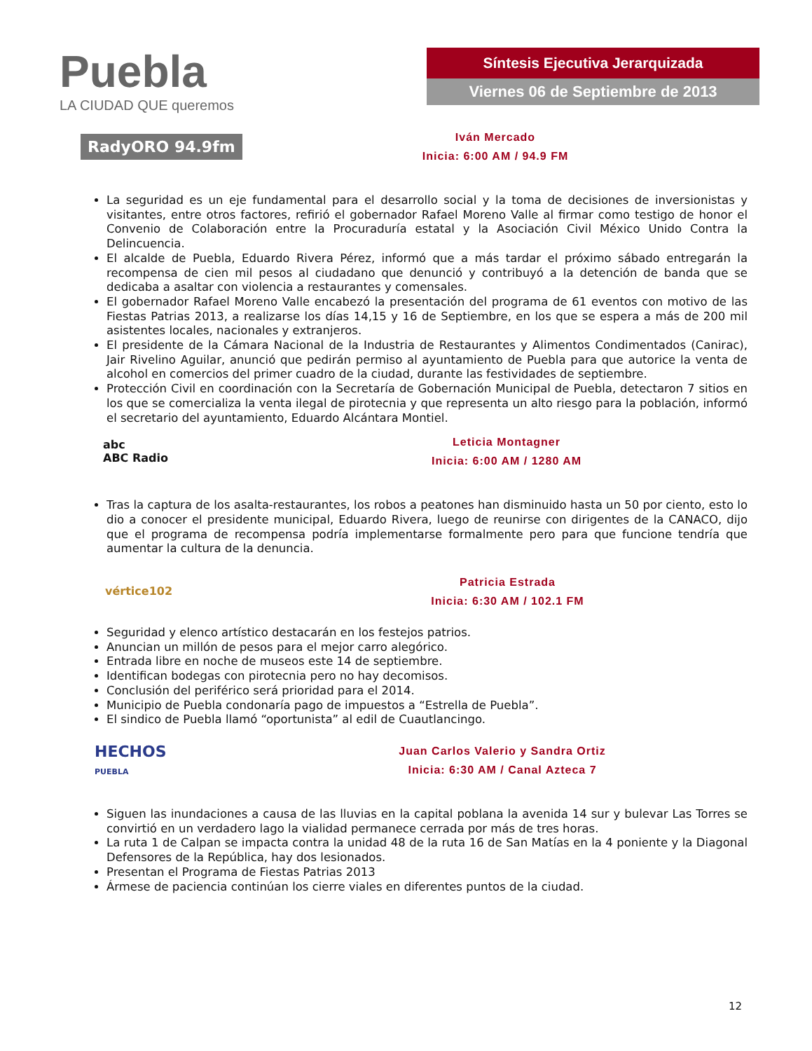Puebla
LA CIUDAD QUE queremos
Síntesis Ejecutiva Jerarquizada
Viernes 06 de Septiembre de 2013
RadyORO 94.9fm
Iván Mercado
Inicia: 6:00 AM / 94.9 FM
La seguridad es un eje fundamental para el desarrollo social y la toma de decisiones de inversionistas y visitantes, entre otros factores, refirió el gobernador Rafael Moreno Valle al firmar como testigo de honor el Convenio de Colaboración entre la Procuraduría estatal y la Asociación Civil México Unido Contra la Delincuencia.
El alcalde de Puebla, Eduardo Rivera Pérez, informó que a más tardar el próximo sábado entregarán la recompensa de cien mil pesos al ciudadano que denunció y contribuyó a la detención de banda que se dedicaba a asaltar con violencia a restaurantes y comensales.
El gobernador Rafael Moreno Valle encabezó la presentación del programa de 61 eventos con motivo de las Fiestas Patrias 2013, a realizarse los días 14,15 y 16 de Septiembre, en los que se espera a más de 200 mil asistentes locales, nacionales y extranjeros.
El presidente de la Cámara Nacional de la Industria de Restaurantes y Alimentos Condimentados (Canirac), Jair Rivelino Aguilar, anunció que pedirán permiso al ayuntamiento de Puebla para que autorice la venta de alcohol en comercios del primer cuadro de la ciudad, durante las festividades de septiembre.
Protección Civil en coordinación con la Secretaría de Gobernación Municipal de Puebla, detectaron 7 sitios en los que se comercializa la venta ilegal de pirotecnia y que representa un alto riesgo para la población, informó el secretario del ayuntamiento, Eduardo Alcántara Montiel.
abc
ABC Radio
Leticia Montagner
Inicia: 6:00 AM / 1280 AM
Tras la captura de los asalta-restaurantes, los robos a peatones han disminuido hasta un 50 por ciento, esto lo dio a conocer el presidente municipal, Eduardo Rivera, luego de reunirse con dirigentes de la CANACO, dijo que el programa de recompensa podría implementarse formalmente pero para que funcione tendría que aumentar la cultura de la denuncia.
vértice102
Patricia Estrada
Inicia: 6:30 AM / 102.1 FM
Seguridad y elenco artístico destacarán en los festejos patrios.
Anuncian un millón de pesos para el mejor carro alegórico.
Entrada libre en noche de museos este 14 de septiembre.
Identifican bodegas con pirotecnia pero no hay decomisos.
Conclusión del periférico será prioridad para el 2014.
Municipio de Puebla condonaría pago de impuestos a “Estrella de Puebla”.
El sindico de Puebla llamó “oportunista” al edil de Cuautlancingo.
HECHOS
PUEBLA
Juan Carlos Valerio y Sandra Ortiz
Inicia: 6:30 AM / Canal Azteca 7
Siguen las inundaciones a causa de las lluvias en la capital poblana la avenida 14 sur y bulevar Las Torres se convirtió en un verdadero lago la vialidad permanece cerrada por más de tres horas.
La ruta 1 de Calpan se impacta contra la unidad 48 de la ruta 16 de San Matías en la 4 poniente y la Diagonal Defensores de la República, hay dos lesionados.
Presentan el Programa de Fiestas Patrias 2013
Ármese de paciencia continúan los cierre viales en diferentes puntos de la ciudad.
12